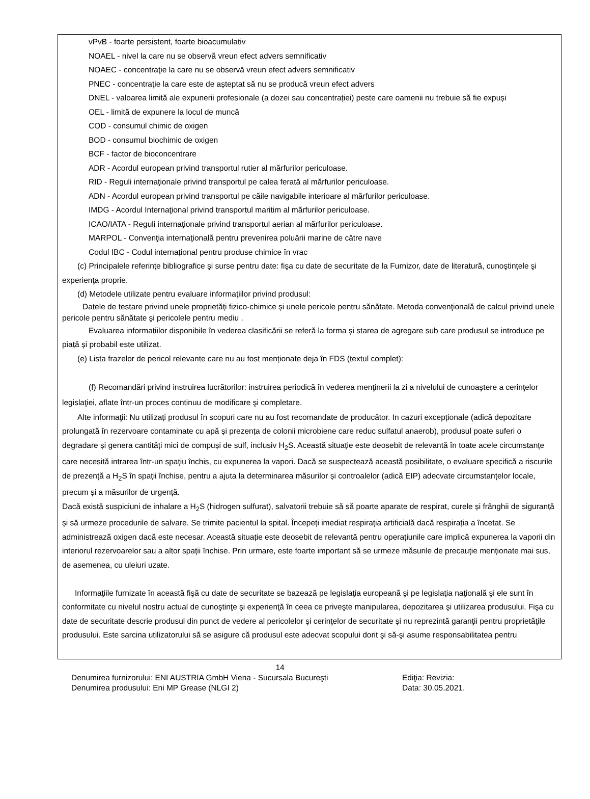vPvB - foarte persistent, foarte bioacumulativ
NOAEL - nivel la care nu se observă vreun efect advers semnificativ
NOAEC - concentraţie la care nu se observă vreun efect advers semnificativ
PNEC - concentraţie la care este de așteptat să nu se producă vreun efect advers
DNEL - valoarea limită ale expunerii profesionale (a dozei sau concentrației) peste care oamenii nu trebuie să fie expuși
OEL - limită de expunere la locul de muncă
COD - consumul chimic de oxigen
BOD - consumul biochimic de oxigen
BCF - factor de bioconcentrare
ADR - Acordul european privind transportul rutier al mărfurilor periculoase.
RID - Reguli internaţionale privind transportul pe calea ferată al mărfurilor periculoase.
ADN - Acordul european privind transportul pe căile navigabile interioare al mărfurilor periculoase.
IMDG - Acordul Internaţional privind transportul maritim al mărfurilor periculoase.
ICAO/IATA - Reguli internaţionale privind transportul aerian al mărfurilor periculoase.
MARPOL - Convenţia internaţională pentru prevenirea poluării marine de către nave
Codul IBC - Codul internațional pentru produse chimice în vrac
(c) Principalele referinţe bibliografice şi surse pentru date: fişa cu date de securitate de la Furnizor, date de literatură, cunoştinţele şi experienţa proprie.
(d) Metodele utilizate pentru evaluare informaţiilor privind produsul:
Datele de testare privind unele proprietăți fizico-chimice și unele pericole pentru sănătate. Metoda convenţională de calcul privind unele pericole pentru sănătate şi pericolele pentru mediu .
Evaluarea informațiilor disponibile în vederea clasificării se referă la forma și starea de agregare sub care produsul se introduce pe piață și probabil este utilizat.
(e) Lista frazelor de pericol relevante care nu au fost menționate deja în FDS (textul complet):
(f) Recomandări privind instruirea lucrătorilor: instruirea periodică în vederea menţinerii la zi a nivelului de cunoaştere a cerinţelor legislaţiei, aflate într-un proces continuu de modificare şi completare.
Alte informaţii: Nu utilizați produsul în scopuri care nu au fost recomandate de producător. In cazuri excepționale (adică depozitare prolungată în rezervoare contaminate cu apă și prezența de colonii microbiene care reduc sulfatul anaerob), produsul poate suferi o degradare și genera cantități mici de compuși de sulf, inclusiv H<sub>2</sub>S. Această situație este deosebit de relevantă în toate acele circumstanțe care necesită intrarea într-un spațiu închis, cu expunerea la vapori. Dacă se suspectează această posibilitate, o evaluare specifică a riscurile de prezență a H<sub>2</sub>S în spații închise, pentru a ajuta la determinarea măsurilor și controalelor (adică EIP) adecvate circumstanțelor locale, precum și a măsurilor de urgență.
Dacă există suspiciuni de inhalare a H<sub>2</sub>S (hidrogen sulfurat), salvatorii trebuie să să poarte aparate de respirat, curele și frânghii de siguranță și să urmeze procedurile de salvare. Se trimite pacientul la spital. Începeți imediat respirația artificială dacă respirația a încetat. Se administrează oxigen dacă este necesar. Această situație este deosebit de relevantă pentru operațiunile care implică expunerea la vaporii din interiorul rezervoarelor sau a altor spații închise. Prin urmare, este foarte important să se urmeze măsurile de precauție menționate mai sus, de asemenea, cu uleiuri uzate.
Informaţiile furnizate în această fişă cu date de securitate se bazează pe legislaţia europeană şi pe legislaţia naţională şi ele sunt în conformitate cu nivelul nostru actual de cunoştinţe şi experienţă în ceea ce priveşte manipularea, depozitarea şi utilizarea produsului. Fişa cu date de securitate descrie produsul din punct de vedere al pericolelor şi cerinţelor de securitate şi nu reprezintă garanţii pentru proprietăţile produsului. Este sarcina utilizatorului să se asigure că produsul este adecvat scopului dorit şi să-şi asume responsabilitatea pentru
14
Denumirea furnizorului: ENI AUSTRIA GmbH Viena - Sucursala Bucureşti Ediţia: Revizia:
Denumirea produsului: Eni MP Grease (NLGI 2) Data: 30.05.2021.